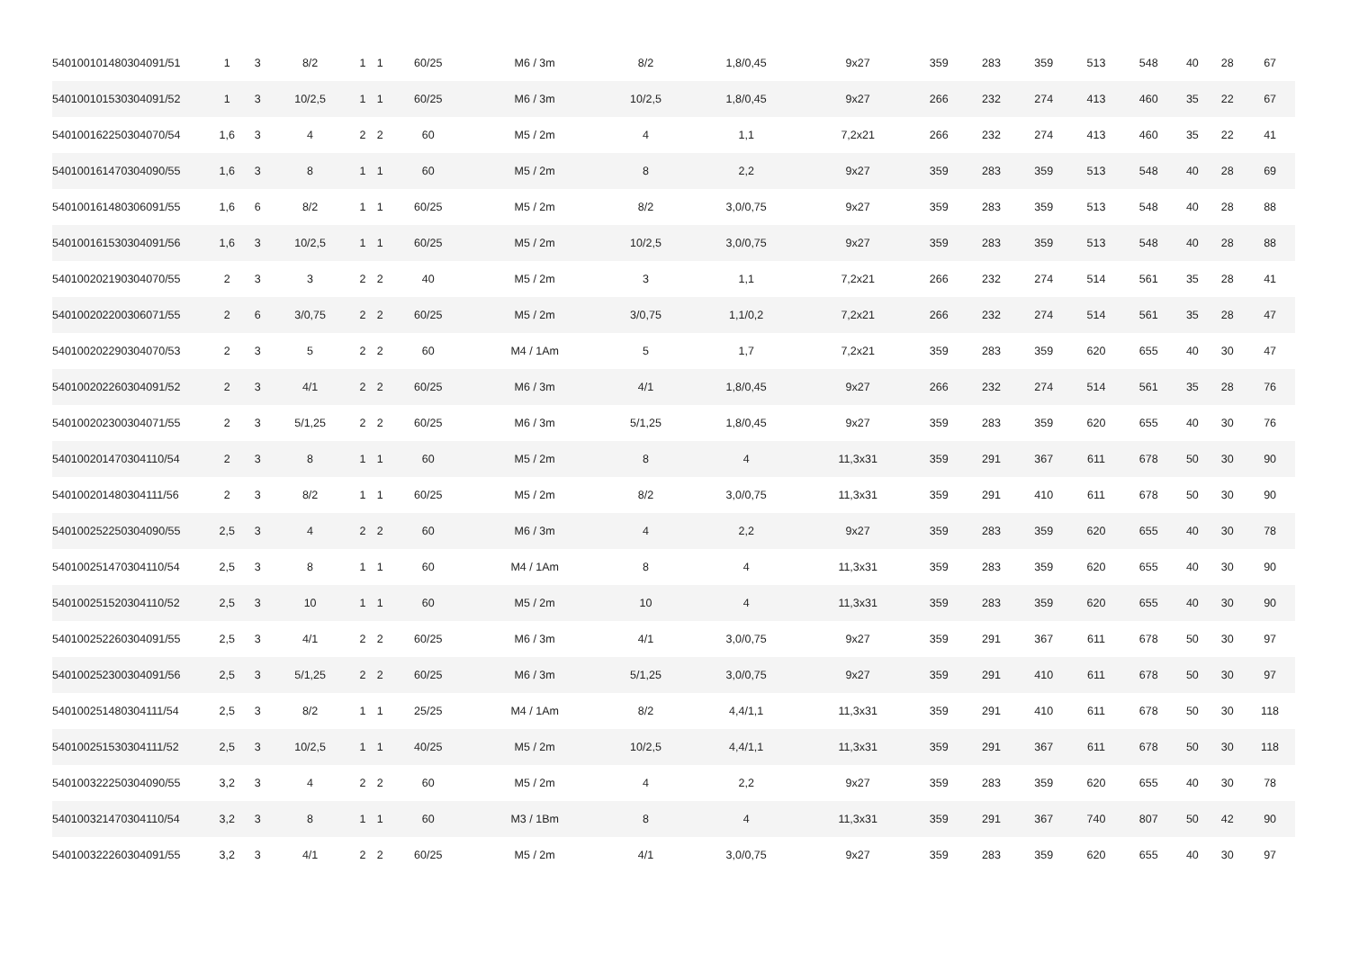| 540100101480304091/51 | 1 | 3 | 8/2 | 1 | 1 | 60/25 | M6 / 3m | 8/2 | 1,8/0,45 | 9x27 | 359 | 283 | 359 | 513 | 548 | 40 | 28 | 67 |
| 540100101530304091/52 | 1 | 3 | 10/2,5 | 1 | 1 | 60/25 | M6 / 3m | 10/2,5 | 1,8/0,45 | 9x27 | 266 | 232 | 274 | 413 | 460 | 35 | 22 | 67 |
| 540100162250304070/54 | 1,6 | 3 | 4 | 2 | 2 | 60 | M5 / 2m | 4 | 1,1 | 7,2x21 | 266 | 232 | 274 | 413 | 460 | 35 | 22 | 41 |
| 540100161470304090/55 | 1,6 | 3 | 8 | 1 | 1 | 60 | M5 / 2m | 8 | 2,2 | 9x27 | 359 | 283 | 359 | 513 | 548 | 40 | 28 | 69 |
| 540100161480306091/55 | 1,6 | 6 | 8/2 | 1 | 1 | 60/25 | M5 / 2m | 8/2 | 3,0/0,75 | 9x27 | 359 | 283 | 359 | 513 | 548 | 40 | 28 | 88 |
| 540100161530304091/56 | 1,6 | 3 | 10/2,5 | 1 | 1 | 60/25 | M5 / 2m | 10/2,5 | 3,0/0,75 | 9x27 | 359 | 283 | 359 | 513 | 548 | 40 | 28 | 88 |
| 540100202190304070/55 | 2 | 3 | 3 | 2 | 2 | 40 | M5 / 2m | 3 | 1,1 | 7,2x21 | 266 | 232 | 274 | 514 | 561 | 35 | 28 | 41 |
| 540100202200306071/55 | 2 | 6 | 3/0,75 | 2 | 2 | 60/25 | M5 / 2m | 3/0,75 | 1,1/0,2 | 7,2x21 | 266 | 232 | 274 | 514 | 561 | 35 | 28 | 47 |
| 540100202290304070/53 | 2 | 3 | 5 | 2 | 2 | 60 | M4 / 1Am | 5 | 1,7 | 7,2x21 | 359 | 283 | 359 | 620 | 655 | 40 | 30 | 47 |
| 540100202260304091/52 | 2 | 3 | 4/1 | 2 | 2 | 60/25 | M6 / 3m | 4/1 | 1,8/0,45 | 9x27 | 266 | 232 | 274 | 514 | 561 | 35 | 28 | 76 |
| 540100202300304071/55 | 2 | 3 | 5/1,25 | 2 | 2 | 60/25 | M6 / 3m | 5/1,25 | 1,8/0,45 | 9x27 | 359 | 283 | 359 | 620 | 655 | 40 | 30 | 76 |
| 540100201470304110/54 | 2 | 3 | 8 | 1 | 1 | 60 | M5 / 2m | 8 | 4 | 11,3x31 | 359 | 291 | 367 | 611 | 678 | 50 | 30 | 90 |
| 540100201480304111/56 | 2 | 3 | 8/2 | 1 | 1 | 60/25 | M5 / 2m | 8/2 | 3,0/0,75 | 11,3x31 | 359 | 291 | 410 | 611 | 678 | 50 | 30 | 90 |
| 540100252250304090/55 | 2,5 | 3 | 4 | 2 | 2 | 60 | M6 / 3m | 4 | 2,2 | 9x27 | 359 | 283 | 359 | 620 | 655 | 40 | 30 | 78 |
| 540100251470304110/54 | 2,5 | 3 | 8 | 1 | 1 | 60 | M4 / 1Am | 8 | 4 | 11,3x31 | 359 | 283 | 359 | 620 | 655 | 40 | 30 | 90 |
| 540100251520304110/52 | 2,5 | 3 | 10 | 1 | 1 | 60 | M5 / 2m | 10 | 4 | 11,3x31 | 359 | 283 | 359 | 620 | 655 | 40 | 30 | 90 |
| 540100252260304091/55 | 2,5 | 3 | 4/1 | 2 | 2 | 60/25 | M6 / 3m | 4/1 | 3,0/0,75 | 9x27 | 359 | 291 | 367 | 611 | 678 | 50 | 30 | 97 |
| 540100252300304091/56 | 2,5 | 3 | 5/1,25 | 2 | 2 | 60/25 | M6 / 3m | 5/1,25 | 3,0/0,75 | 9x27 | 359 | 291 | 410 | 611 | 678 | 50 | 30 | 97 |
| 540100251480304111/54 | 2,5 | 3 | 8/2 | 1 | 1 | 25/25 | M4 / 1Am | 8/2 | 4,4/1,1 | 11,3x31 | 359 | 291 | 410 | 611 | 678 | 50 | 30 | 118 |
| 540100251530304111/52 | 2,5 | 3 | 10/2,5 | 1 | 1 | 40/25 | M5 / 2m | 10/2,5 | 4,4/1,1 | 11,3x31 | 359 | 291 | 367 | 611 | 678 | 50 | 30 | 118 |
| 540100322250304090/55 | 3,2 | 3 | 4 | 2 | 2 | 60 | M5 / 2m | 4 | 2,2 | 9x27 | 359 | 283 | 359 | 620 | 655 | 40 | 30 | 78 |
| 540100321470304110/54 | 3,2 | 3 | 8 | 1 | 1 | 60 | M3 / 1Bm | 8 | 4 | 11,3x31 | 359 | 291 | 367 | 740 | 807 | 50 | 42 | 90 |
| 540100322260304091/55 | 3,2 | 3 | 4/1 | 2 | 2 | 60/25 | M5 / 2m | 4/1 | 3,0/0,75 | 9x27 | 359 | 283 | 359 | 620 | 655 | 40 | 30 | 97 |